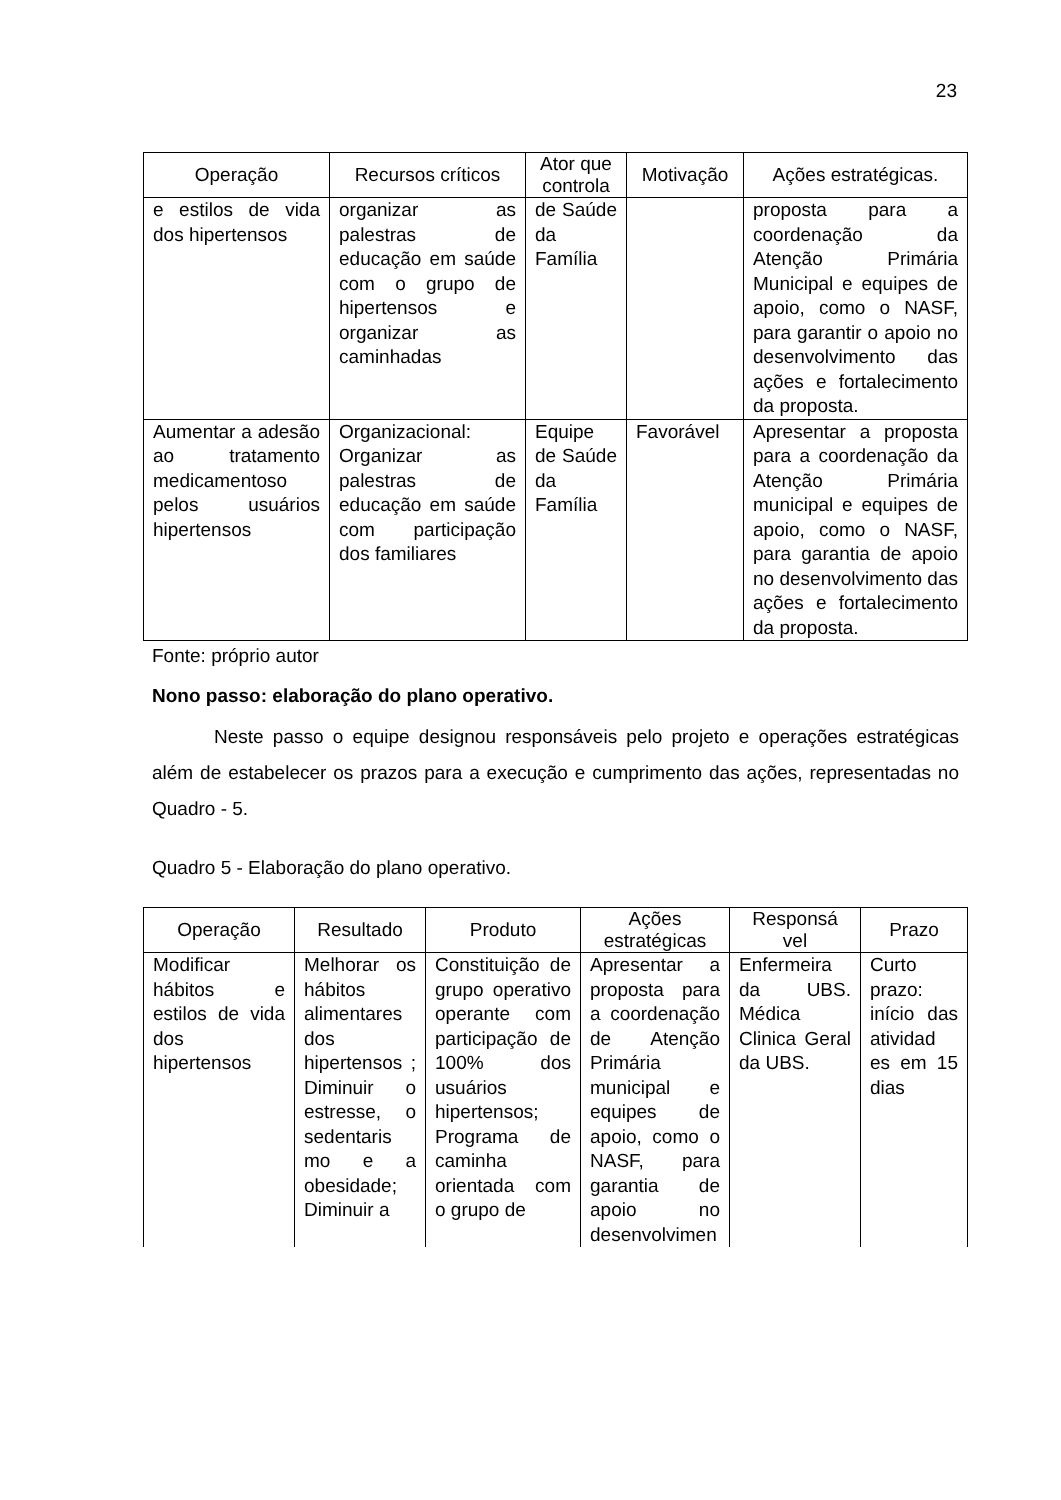23
| Operação | Recursos críticos | Ator que controla | Motivação | Ações estratégicas. |
| --- | --- | --- | --- | --- |
| e estilos de vida dos hipertensos | organizar as palestras de educação em saúde com o grupo de hipertensos e organizar as caminhadas | de Saúde da Família | | proposta para a coordenação da Atenção Primária Municipal e equipes de apoio, como o NASF, para garantir o apoio no desenvolvimento das ações e fortalecimento da proposta. |
| Aumentar a adesão ao tratamento medicamentoso pelos usuários hipertensos | Organizacional: Organizar as palestras de educação em saúde com participação dos familiares | Equipe de Saúde da Família | Favorável | Apresentar a proposta para a coordenação da Atenção Primária municipal e equipes de apoio, como o NASF, para garantia de apoio no desenvolvimento das ações e fortalecimento da proposta. |
Fonte: próprio autor
Nono passo: elaboração do plano operativo.
Neste passo o equipe designou responsáveis pelo projeto e operações estratégicas além de estabelecer os prazos para a execução e cumprimento das ações, representadas no Quadro - 5.
Quadro 5 - Elaboração do plano operativo.
| Operação | Resultado | Produto | Ações estratégicas | Responsá vel | Prazo |
| --- | --- | --- | --- | --- | --- |
| Modificar hábitos e estilos de vida dos hipertensos | Melhorar os hábitos alimentares dos hipertensos ; Diminuir o estresse, o sedentaris mo e a obesidade; Diminuir a | Constituição de grupo operativo operante com participação de 100% dos usuários hipertensos; Programa de caminha orientada com o grupo de | Apresentar a proposta para a coordenação de Atenção Primária municipal e equipes de apoio, como o NASF, para garantia de apoio no desenvolvimen | Enfermeira da UBS. Médica Clinica Geral da UBS. | Curto prazo: início das atividad es em 15 dias |